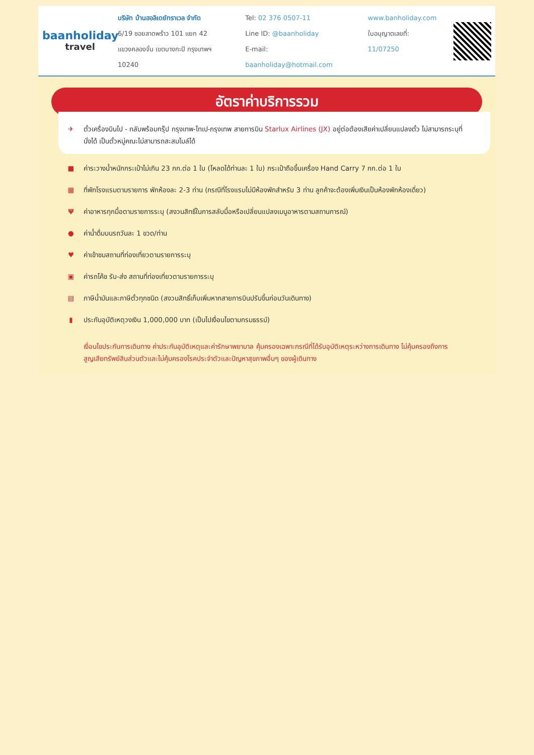baanholiday
travel
บริษัท บ้านฮอลิเดย์ทราเวล จำกัด
6/19 ซอยลาดพร้าว 101 แยก 42
แขวงคลองจั่น เขตบางกะปิ กรุงเทพฯ 10240
Tel: 02 376 0507-11
Line ID: @baanholiday
E-mail: baanholiday@hotmail.com
www.banholiday.com
ใบอนุญาตเลขที่: 11/07250
อัตราค่าบริการรวม
✈ ตั๋วเครื่องบินไป - กลับพร้อมกรุ๊ป กรุงเทพ-ไทเป-กรุงเทพ สายการบิน Starlux Airlines (JX) อยู่ต่อต้องเสียค่าเปลี่ยนแปลงตั๋ว ไม่สามารถระบุที่นั่งได้ เป็นตั๋วหมู่คณะไม่สามารถสะสมไมล์ได้
■ ค่าระวางน้ำหนักกระเป๋าไม่เกิน 23 กก.ต่อ 1 ใบ (โหลดได้ท่านละ 1 ใบ) กระเป๋าถือขึ้นเครื่อง Hand Carry 7 กก.ต่อ 1 ใบ
▦ ที่พักโรงแรมตามรายการ พักห้องละ 2-3 ท่าน (กรณีที่โรงแรมไม่มีห้องพักสำหรับ 3 ท่าน ลูกค้าจะต้องเพิ่มเงินเป็นห้องพักห้องเดี่ยว)
Ψค่าอาหารทุกมื้อตามรายการระบุ (สงวนสิทธิ์ในการสลับมื้อหรือเปลี่ยนแปลงเมนูอาหารตามสถานการณ์)
● ค่าน้ำดื่มบนรถวันละ 1 ขวด/ท่าน
♥ ค่าเข้าชมสถานที่ท่องเที่ยวตามรายการระบุ
▣ ค่ารถโค้ช รับ-ส่ง สถานที่ท่องเที่ยวตามรายการระบุ
▤ ภาษีน้ำมันและภาษีตั๋วทุกชนิด (สงวนสิทธิ์เก็บเพิ่มหากสายการบินปรับขึ้นก่อนวันเดินทาง)
▮ ประกันอุบัติเหตุวงเงิน 1,000,000 บาท (เป็นไปเงื่อนไขตามกรมธรรม์)
เงื่อนไขประกันการเดินทาง ค่าประกันอุบัติเหตุและค่ารักษาพยาบาล คุ้มครองเฉพาะกรณีที่ได้รับอุบัติเหตุระหว่างการเดินทาง ไม่คุ้มครองถึงการสูญเสียทรัพย์สินส่วนตัวและไม่คุ้มครองโรคประจำตัวและปัญหาสุขภาพอื่นๆ ของผู้เดินทาง